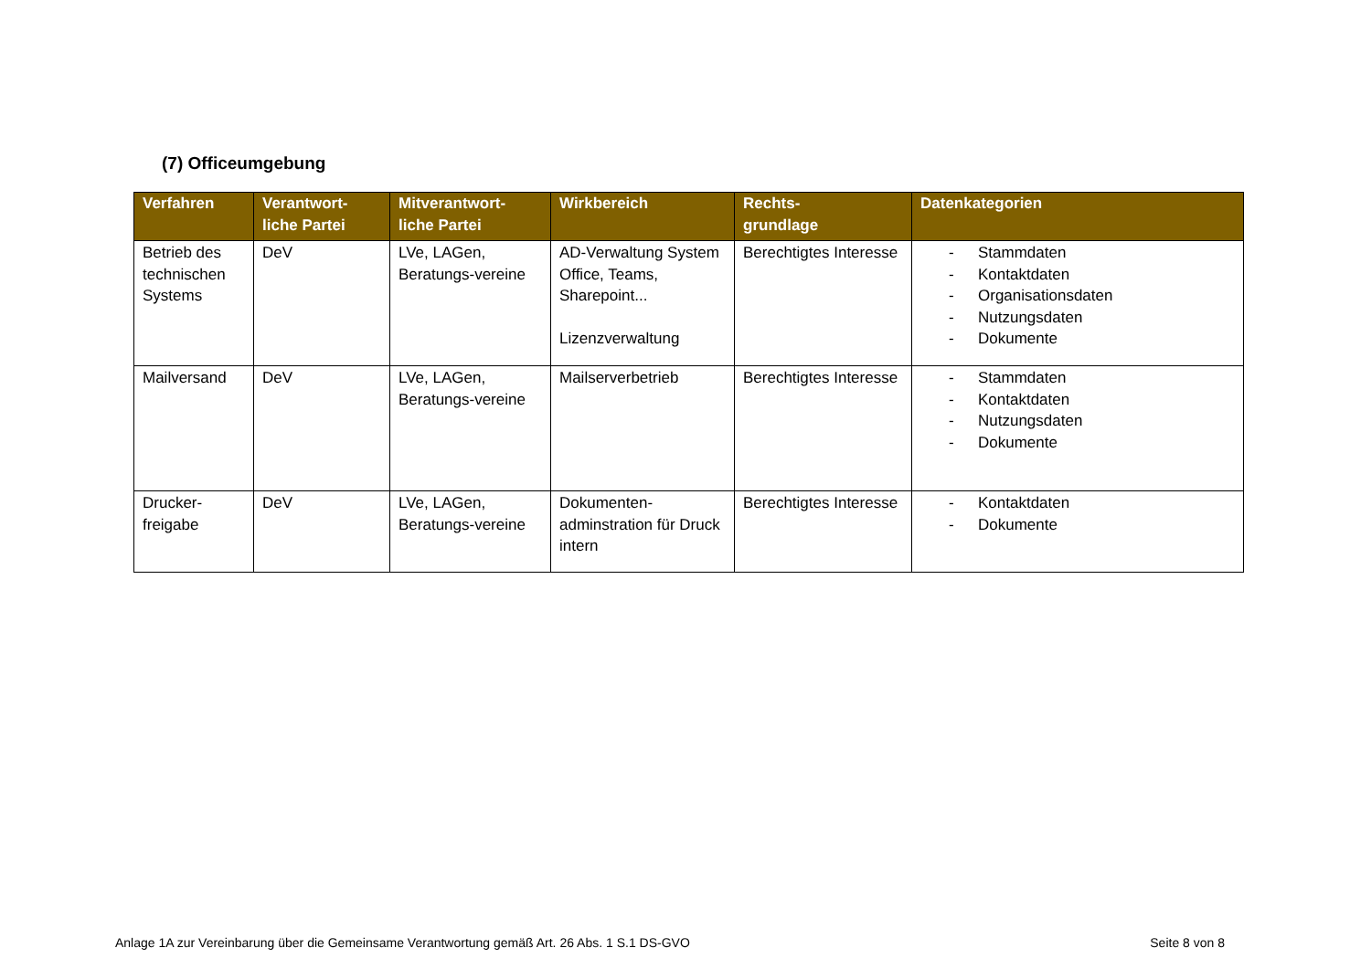(7) Officeumgebung
| Verfahren | Verantwort- liche Partei | Mitverantwort- liche Partei | Wirkbereich | Rechts- grundlage | Datenkategorien |
| --- | --- | --- | --- | --- | --- |
| Betrieb des technischen Systems | DeV | LVe, LAGen, Beratungs-vereine | AD-Verwaltung System Office, Teams, Sharepoint... Lizenzverwaltung | Berechtigtes Interesse | - Stammdaten - Kontaktdaten - Organisationsdaten - Nutzungsdaten - Dokumente |
| Mailversand | DeV | LVe, LAGen, Beratungs-vereine | Mailserverbetrieb | Berechtigtes Interesse | - Stammdaten - Kontaktdaten - Nutzungsdaten - Dokumente |
| Drucker-freigabe | DeV | LVe, LAGen, Beratungs-vereine | Dokumenten-adminstration für Druck intern | Berechtigtes Interesse | - Kontaktdaten - Dokumente |
Anlage 1A zur Vereinbarung über die Gemeinsame Verantwortung gemäß Art. 26 Abs. 1 S.1 DS-GVO Seite 8 von 8